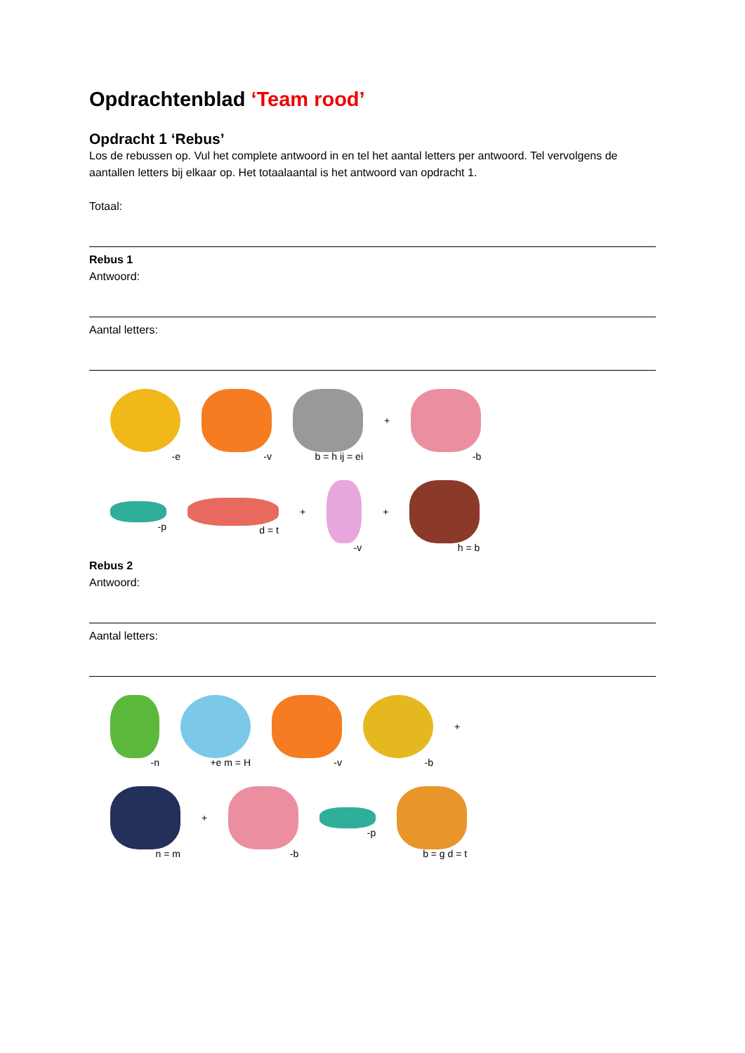Opdrachtenblad ‘Team rood’
Opdracht 1 ‘Rebus’
Los de rebussen op. Vul het complete antwoord in en tel het aantal letters per antwoord. Tel vervolgens de aantallen letters bij elkaar op. Het totaalaantal is het antwoord van opdracht 1.
Totaal:
Rebus 1
Antwoord:
Aantal letters:
-e
-v
b = h ij = ei
+
-b
-p
d = t
+
-v
+
h = b
Rebus 2
Antwoord:
Aantal letters:
-n
+e m = H
-v
-b
+
n = m
+
-b
-p
b = g d = t